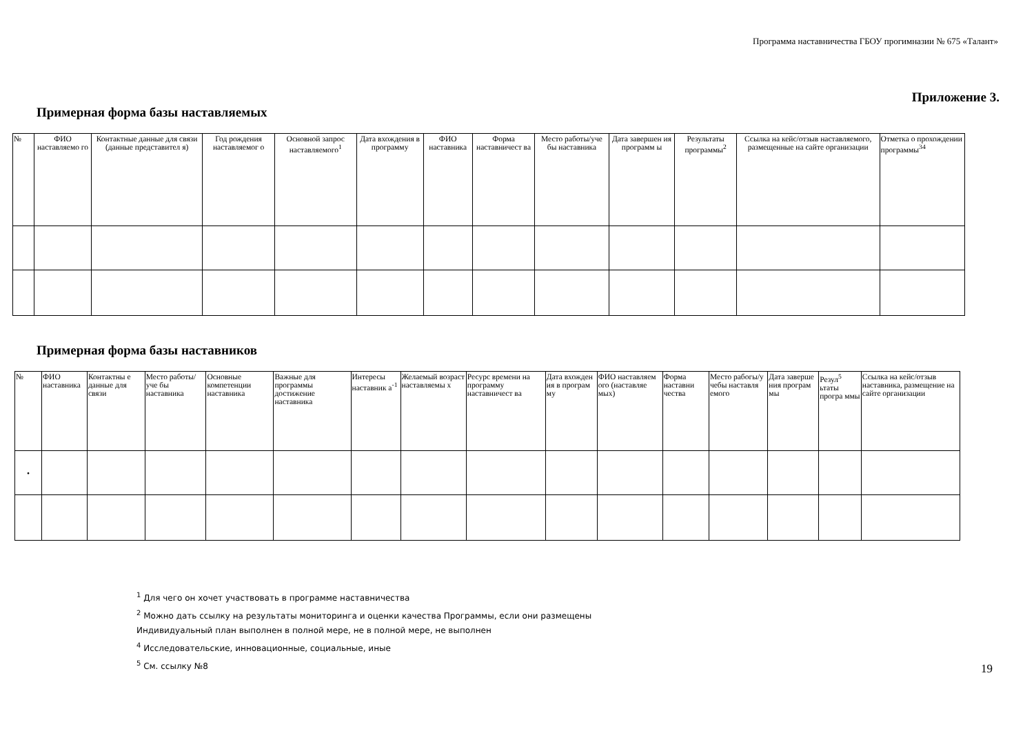Программа наставничества ГБОУ прогимназии № 675 «Талант»
Приложение 3.
Примерная форма базы наставляемых
| № | ФИО наставляемо го | Контактные данные для связи (данные представител я) | Год рождения наставляемог о | Основной запрос наставляемого<sup>1</sup> | Дата вхождения в программу | ФИО наставника | Форма наставничест ва | Место работы/уче бы наставника | Дата завершен ия программ ы | Результаты программы<sup>2</sup> | Ссылка на кейс/отзыв наставляемого, размещенные на сайте организации | Отметка о прохождении программы<sup>34</sup> |
| --- | --- | --- | --- | --- | --- | --- | --- | --- | --- | --- | --- | --- |
Примерная форма базы наставников
| № | ФИО наставника | Контактны е данные для связи | Место работы/уче бы наставника | Основные компетенции наставника | Важные для программы достижение наставника | Интересы наставник а<sup>-1</sup> | Желаемый возраст наставляемы х | Ресурс времени на программу наставничест ва | Дата вхожден ия в програм му | ФИО наставляем ого (наставляе мых) | Форма наставни чества | Место рабогы/у чебы наставля емого | Дата заверше ния програм мы | Резул<sup>5</sup> ьтаты програ ммы | Ссылка на кейс/отзыв наставника, размещение на сайте организации |
| --- | --- | --- | --- | --- | --- | --- | --- | --- | --- | --- | --- | --- | --- | --- | --- |
| • | | | | | | | | | | | | | | | |
<sup>1</sup> Для чего он хочет участвовать в программе наставничества
<sup>2</sup> Можно дать ссылку на результаты мониторинга и оценки качества Программы, если они размещены
Индивидуальный план выполнен в полной мере, не в полной мере, не выполнен
<sup>4</sup> Исследовательские, инновационные, социальные, иные
<sup>5</sup> См. ссылку №8
19